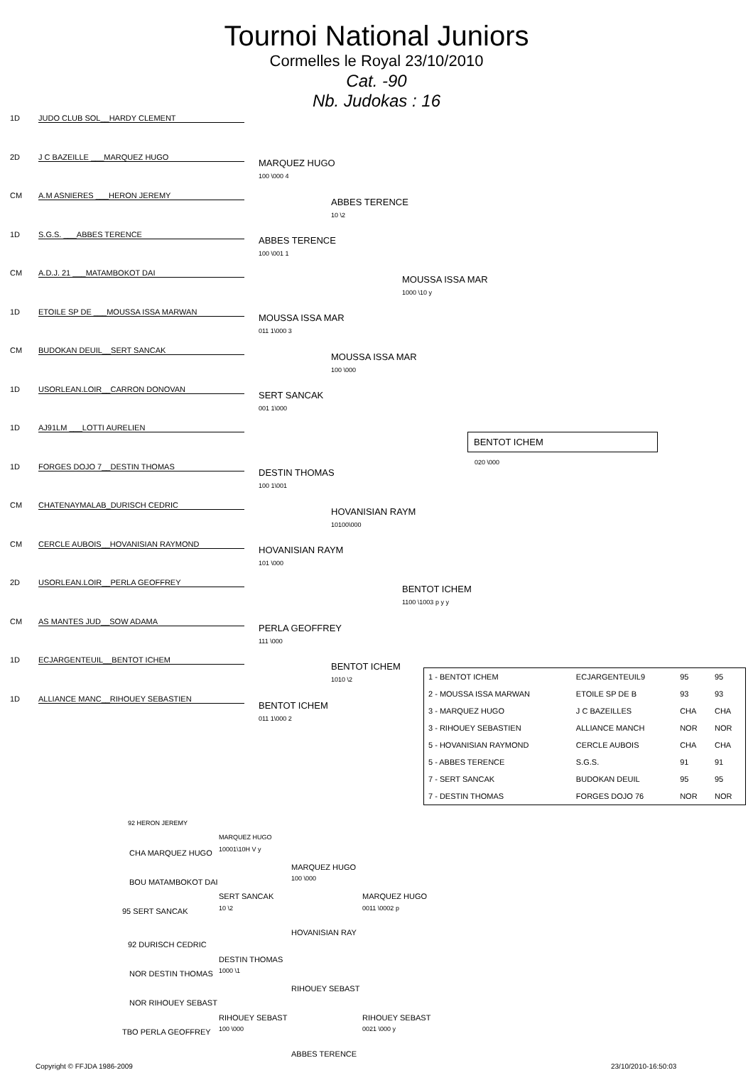Tournoi National Juniors
Cormelles le Royal 23/10/2010
Cat. -90
Nb. Judokas : 16
1D JUDO CLUB SOL__HARDY CLEMENT
2D J C BAZEILLE ___MARQUEZ HUGO
CM A.M ASNIERES ___HERON JEREMY
1D S.G.S. ___ABBES TERENCE
CM A.D.J. 21 ___MATAMBOKOT DAI
1D ETOILE SP DE ___MOUSSA ISSA MARWAN
CM BUDOKAN DEUIL__SERT SANCAK
1D USORLEAN.LOIR__CARRON DONOVAN
1D AJ91LM ___LOTTI AURELIEN
1D FORGES DOJO 7__DESTIN THOMAS
CM CHATENAYMALAB_DURISCH CEDRIC
CM CERCLE AUBOIS__HOVANISIAN RAYMOND
2D USORLEAN.LOIR__PERLA GEOFFREY
CM AS MANTES JUD__SOW ADAMA
1D ECJARGENTEUIL__BENTOT ICHEM
1D ALLIANCE MANC__RIHOUEY SEBASTIEN
MARQUEZ HUGO
100 \000 4
ABBES TERENCE
100 \001 1
MOUSSA ISSA MAR
011 1\000 3
SERT SANCAK
001 1\000
DESTIN THOMAS
100 1\001
HOVANISIAN RAYM
101 \000
PERLA GEOFFREY
111 \000
BENTOT ICHEM
011 1\000 2
ABBES TERENCE
10 \2
MOUSSA ISSA MAR
100 \000
HOVANISIAN RAYM
10100\000
BENTOT ICHEM
1010 \2
MOUSSA ISSA MAR
1000 \10 y
BENTOT ICHEM
1100 \1003 p y y
BENTOT ICHEM
020 \000
| 1 - BENTOT ICHEM | ECJARGENTEUIL9 | 95 | 95 |
| 2 - MOUSSA ISSA MARWAN | ETOILE SP DE B | 93 | 93 |
| 3 - MARQUEZ HUGO | J C BAZEILLES | CHA | CHA |
| 3 - RIHOUEY SEBASTIEN | ALLIANCE MANCH | NOR | NOR |
| 5 - HOVANISIAN RAYMOND | CERCLE AUBOIS | CHA | CHA |
| 5 - ABBES TERENCE | S.G.S. | 91 | 91 |
| 7 - SERT SANCAK | BUDOKAN DEUIL | 95 | 95 |
| 7 - DESTIN THOMAS | FORGES DOJO 76 | NOR | NOR |
92 HERON JEREMY
MARQUEZ HUGO
10001\10H V y
CHA MARQUEZ HUGO
MARQUEZ HUGO
100 \000
BOU MATAMBOKOT DAI
SERT SANCAK
10 \2
MARQUEZ HUGO
0011 \0002 p
95 SERT SANCAK
HOVANISIAN RAY
92 DURISCH CEDRIC
DESTIN THOMAS
1000 \1
NOR DESTIN THOMAS
RIHOUEY SEBAST
NOR RIHOUEY SEBAST
RIHOUEY SEBAST
100 \000
RIHOUEY SEBAST
0021 \000 y
TBO PERLA GEOFFREY
ABBES TERENCE
Copyright © FFJDA 1986-2009 23/10/2010-16:50:03